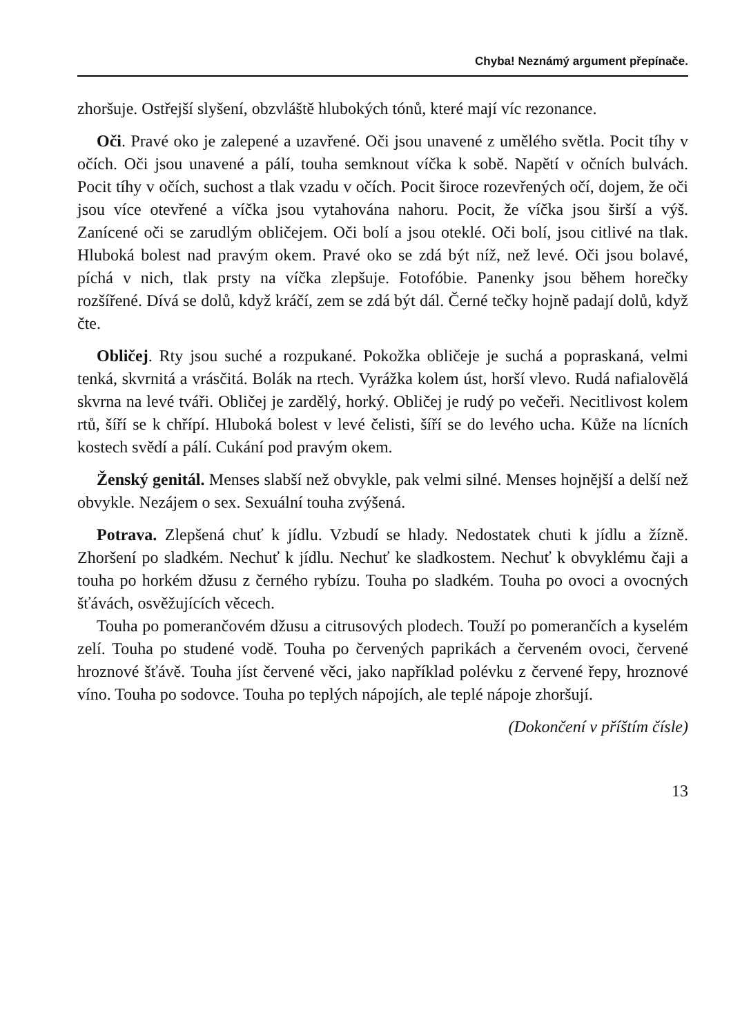Chyba! Neznámý argument přepínače.
zhoršuje. Ostřejší slyšení, obzvláště hlubokých tónů, které mají víc rezonance.
Oči. Pravé oko je zalepené a uzavřené. Oči jsou unavené z umělého světla. Pocit tíhy v očích. Oči jsou unavené a pálí, touha semknout víčka k sobě. Napětí v očních bulvách. Pocit tíhy v očích, suchost a tlak vzadu v očích. Pocit široce rozevřených očí, dojem, že oči jsou více otevřené a víčka jsou vytahována nahoru. Pocit, že víčka jsou širší a výš. Zanícené oči se zarudlým obličejem. Oči bolí a jsou oteklé. Oči bolí, jsou citlivé na tlak. Hluboká bolest nad pravým okem. Pravé oko se zdá být níž, než levé. Oči jsou bolavé, píchá v nich, tlak prsty na víčka zlepšuje. Fotofóbie. Panenky jsou během horečky rozšířené. Dívá se dolů, když kráčí, zem se zdá být dál. Černé tečky hojně padají dolů, když čte.
Obličej. Rty jsou suché a rozpukané. Pokožka obličeje je suchá a popraskaná, velmi tenká, skvrnitá a vrásčitá. Bolák na rtech. Vyrážka kolem úst, horší vlevo. Rudá nafialovělá skvrna na levé tváři. Obličej je zardělý, horký. Obličej je rudý po večeři. Necitlivost kolem rtů, šíří se k chřípí. Hluboká bolest v levé čelisti, šíří se do levého ucha. Kůže na lícních kostech svědí a pálí. Cukání pod pravým okem.
Ženský genitál. Menses slabší než obvykle, pak velmi silné. Menses hojnější a delší než obvykle. Nezájem o sex. Sexuální touha zvýšená.
Potrava. Zlepšená chuť k jídlu. Vzbudí se hlady. Nedostatek chuti k jídlu a žízně. Zhoršení po sladkém. Nechuť k jídlu. Nechuť ke sladkostem. Nechuť k obvyklému čaji a touha po horkém džusu z černého rybízu. Touha po sladkém. Touha po ovoci a ovocných šťávách, osvěžujících věcech.
Touha po pomerančovém džusu a citrusových plodech. Touží po pomerančích a kyselém zelí. Touha po studené vodě. Touha po červených paprikách a červeném ovoci, červené hroznové šťávě. Touha jíst červené věci, jako například polévku z červené řepy, hroznové víno. Touha po sodovce. Touha po teplých nápojích, ale teplé nápoje zhoršují.
(Dokončení v příštím čísle)
13